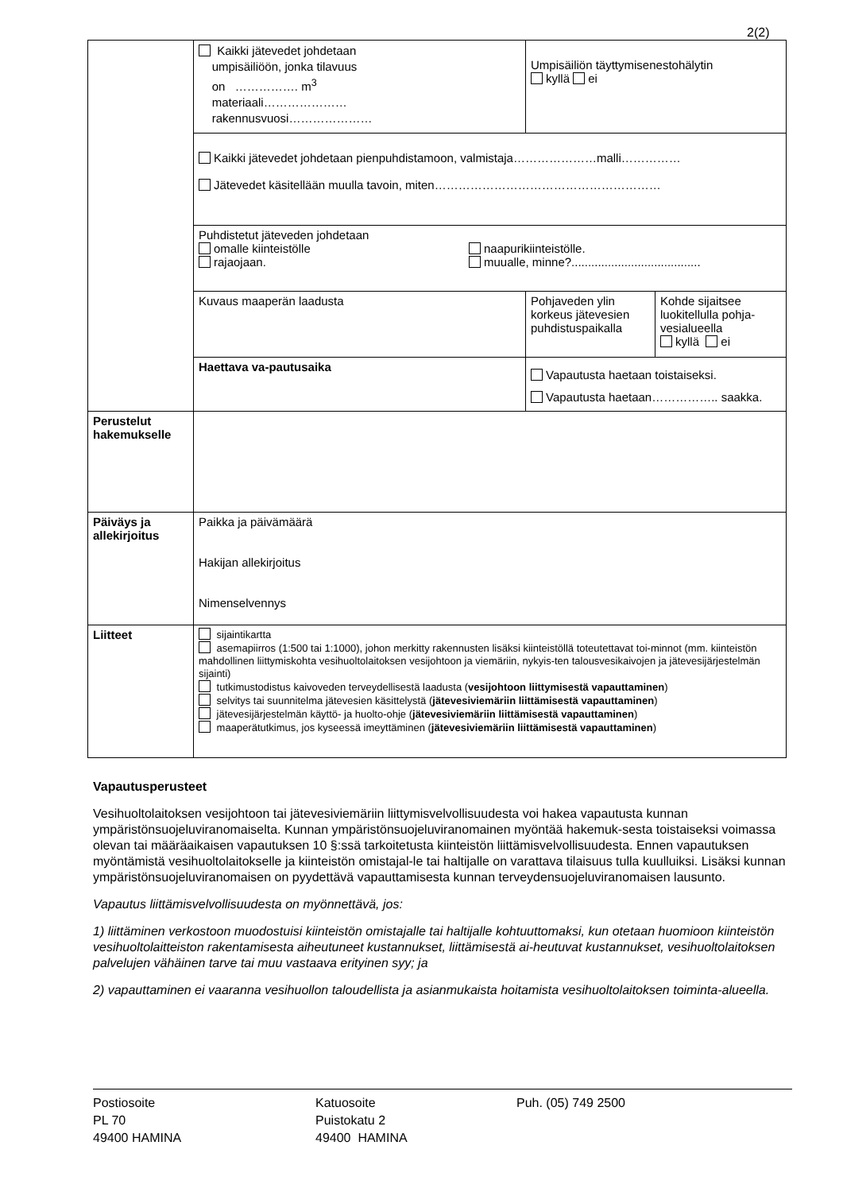2(2)
| | Kaikki jätevedet johdetaan umpisäiliöön, jonka tilavuus on ……………. m<sup>3</sup> materiaali………………… rakennusvuosi………………… | Umpisäiliön täyttymisenestohälytin kyllä ei | |
| | Kaikki jätevedet johdetaan pienpuhdistamoon, valmistaja…………………malli…………… Jätevedet käsitellään muulla tavoin, miten………………………………………………… | | |
| | Puhdistetut jäteveden johdetaan omalle kiinteistölle naapurikiinteistölle. rajaojaan. muualle, minne?....................................... | | |
| | Kuvaus maaperän laadusta | Pohjaveden ylin korkeus jätevesien puhdistuspaikalla | Kohde sijaitsee luokitellulla pohja-vesialueella kyllä ei |
| | Haettava va-pautusaika | Vapautusta haetaan toistaiseksi. Vapautusta haetaan…………….. saakka. | |
| Perustelut hakemukselle | | | |
| Päiväys ja allekirjoitus | Paikka ja päivämäärä Hakijan allekirjoitus Nimenselvennys | | |
| Liitteet | sijaintikartta asemapiirros (1:500 tai 1:1000), johon merkitty rakennusten lisäksi kiinteistöllä toteutettavat toi-minnot (mm. kiinteistön mahdollinen liittymiskohta vesihuoltolaitoksen vesijohtoon ja viemäriin, nykyis-ten talousvesikaivojen ja jätevesijärjestelmän sijainti) tutkimustodistus kaivoveden terveydellisestä laadusta ( vesijohtoon liittymisestä vapauttaminen ) selvitys tai suunnitelma jätevesien käsittelystä ( jätevesiviemäriin liittämisestä vapauttaminen ) jätevesijärjestelmän käyttö- ja huolto-ohje ( jätevesiviemäriin liittämisestä vapauttaminen ) maaperätutkimus, jos kyseessä imeyttäminen ( jätevesiviemäriin liittämisestä vapauttaminen ) | | |
Vapautusperusteet
Vesihuoltolaitoksen vesijohtoon tai jätevesiviemäriin liittymisvelvollisuudesta voi hakea vapautusta kunnan ympäristönsuojeluviranomaiselta. Kunnan ympäristönsuojeluviranomainen myöntää hakemuk-sesta toistaiseksi voimassa olevan tai määräaikaisen vapautuksen 10 §:ssä tarkoitetusta kiinteistön liittämisvelvollisuudesta. Ennen vapautuksen myöntämistä vesihuoltolaitokselle ja kiinteistön omistajal-le tai haltijalle on varattava tilaisuus tulla kuulluiksi. Lisäksi kunnan ympäristönsuojeluviranomaisen on pyydettävä vapauttamisesta kunnan terveydensuojeluviranomaisen lausunto.
Vapautus liittämisvelvollisuudesta on myönnettävä, jos:
1) liittäminen verkostoon muodostuisi kiinteistön omistajalle tai haltijalle kohtuuttomaksi, kun otetaan huomioon kiinteistön vesihuoltolaitteiston rakentamisesta aiheutuneet kustannukset, liittämisestä ai-heutuvat kustannukset, vesihuoltolaitoksen palvelujen vähäinen tarve tai muu vastaava erityinen syy; ja
2) vapauttaminen ei vaaranna vesihuollon taloudellista ja asianmukaista hoitamista vesihuoltolaitoksen toiminta-alueella.
Postiosoite
PL 70
49400 HAMINA
Katuosoite
Puistokatu 2
49400 HAMINA
Puh. (05) 749 2500